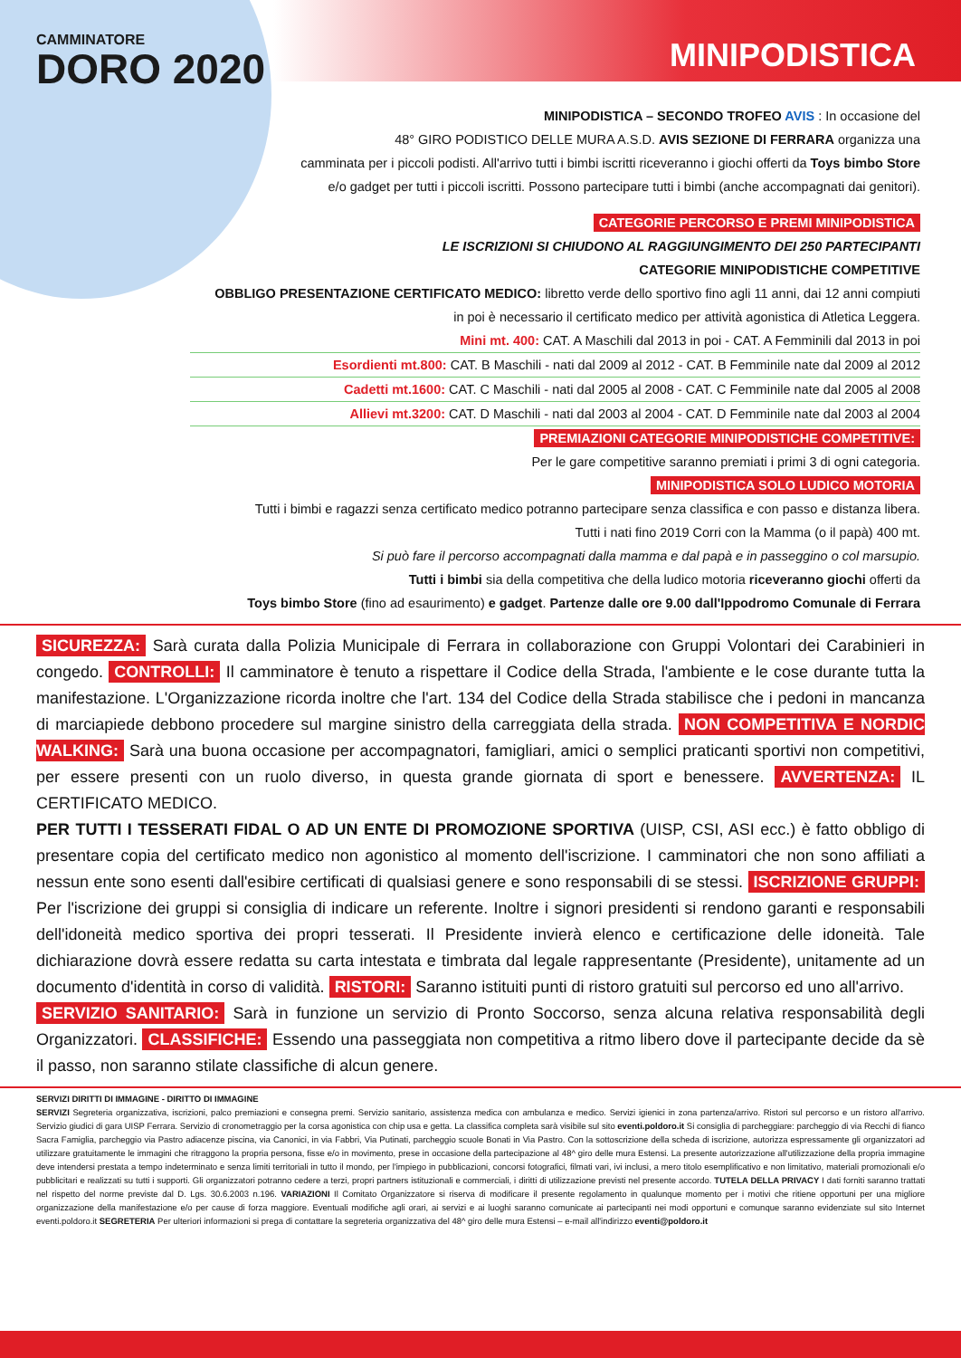CAMMINATORE
DORO 2020
MINIPODISTICA
MINIPODISTICA – SECONDO TROFEO AVIS : In occasione del
48° GIRO PODISTICO DELLE MURA A.S.D. AVIS SEZIONE DI FERRARA organizza una
camminata per i piccoli podisti. All'arrivo tutti i bimbi iscritti riceveranno i giochi offerti da Toys bimbo Store
e/o gadget per tutti i piccoli iscritti. Possono partecipare tutti i bimbi (anche accompagnati dai genitori).
CATEGORIE PERCORSO E PREMI MINIPODISTICA
LE ISCRIZIONI SI CHIUDONO AL RAGGIUNGIMENTO DEI 250 PARTECIPANTI
CATEGORIE MINIPODISTICHE COMPETITIVE
OBBLIGO PRESENTAZIONE CERTIFICATO MEDICO: libretto verde dello sportivo fino agli 11 anni, dai 12 anni compiuti
in poi è necessario il certificato medico per attività agonistica di Atletica Leggera.
Mini mt. 400: CAT. A Maschili dal 2013 in poi - CAT. A Femminili dal 2013 in poi
Esordienti mt.800: CAT. B Maschili - nati dal 2009 al 2012 - CAT. B Femminile nate dal 2009 al 2012
Cadetti mt.1600: CAT. C Maschili - nati dal 2005 al 2008 - CAT. C Femminile nate dal 2005 al 2008
Allievi mt.3200: CAT. D Maschili - nati dal 2003 al 2004 - CAT. D Femminile nate dal 2003 al 2004
PREMIAZIONI CATEGORIE MINIPODISTICHE COMPETITIVE:
Per le gare competitive saranno premiati i primi 3 di ogni categoria.
MINIPODISTICA SOLO LUDICO MOTORIA
Tutti i bimbi e ragazzi senza certificato medico potranno partecipare senza classifica e con passo e distanza libera.
Tutti i nati fino 2019 Corri con la Mamma (o il papà) 400 mt.
Si può fare il percorso accompagnati dalla mamma e dal papà e in passeggino o col marsupio.
Tutti i bimbi sia della competitiva che della ludico motoria riceveranno giochi offerti da
Toys bimbo Store (fino ad esaurimento) e gadget. Partenze dalle ore 9.00 dall'Ippodromo Comunale di Ferrara
SICUREZZA: Sarà curata dalla Polizia Municipale di Ferrara in collaborazione con Gruppi Volontari dei Carabinieri in congedo. CONTROLLI: Il camminatore è tenuto a rispettare il Codice della Strada, l'ambiente e le cose durante tutta la manifestazione. L'Organizzazione ricorda inoltre che l'art. 134 del Codice della Strada stabilisce che i pedoni in mancanza di marciapiede debbono procedere sul margine sinistro della carreggiata della strada. NON COMPETITIVA E NORDIC WALKING: Sarà una buona occasione per accompagnatori, famigliari, amici o semplici praticanti sportivi non competitivi, per essere presenti con un ruolo diverso, in questa grande giornata di sport e benessere. AVVERTENZA: IL CERTIFICATO MEDICO.
PER TUTTI I TESSERATI FIDAL O AD UN ENTE DI PROMOZIONE SPORTIVA (UISP, CSI, ASI ecc.) è fatto obbligo di presentare copia del certificato medico non agonistico al momento dell'iscrizione. I camminatori che non sono affiliati a nessun ente sono esenti dall'esibire certificati di qualsiasi genere e sono responsabili di se stessi. ISCRIZIONE GRUPPI: Per l'iscrizione dei gruppi si consiglia di indicare un referente. Inoltre i signori presidenti si rendono garanti e responsabili dell'idoneità medico sportiva dei propri tesserati. Il Presidente invierà elenco e certificazione delle idoneità. Tale dichiarazione dovrà essere redatta su carta intestata e timbrata dal legale rappresentante (Presidente), unitamente ad un documento d'identità in corso di validità. RISTORI: Saranno istituiti punti di ristoro gratuiti sul percorso ed uno all'arrivo.
SERVIZIO SANITARIO: Sarà in funzione un servizio di Pronto Soccorso, senza alcuna relativa responsabilità degli Organizzatori. CLASSIFICHE: Essendo una passeggiata non competitiva a ritmo libero dove il partecipante decide da sè il passo, non saranno stilate classifiche di alcun genere.
SERVIZI DIRITTI DI IMMAGINE - DIRITTO DI IMMAGINE
SERVIZI Segreteria organizzativa, iscrizioni, palco premiazioni e consegna premi. Servizio sanitario, assistenza medica con ambulanza e medico. Servizi igienici in zona partenza/arrivo. Ristori sul percorso e un ristoro all'arrivo. Servizio giudici di gara UISP Ferrara. Servizio di cronometraggio per la corsa agonistica con chip usa e getta. La classifica completa sarà visibile sul sito eventi.poldoro.it Si consiglia di parcheggiare: parcheggio di via Recchi di fianco Sacra Famiglia, parcheggio via Pastro adiacenze piscina, via Canonici, in via Fabbri, Via Putinati, parcheggio scuole Bonati in Via Pastro. Con la sottoscrizione della scheda di iscrizione, autorizza espressamente gli organizzatori ad utilizzare gratuitamente le immagini che ritraggono la propria persona, fisse e/o in movimento, prese in occasione della partecipazione al 48^ giro delle mura Estensi. La presente autorizzazione all'utilizzazione della propria immagine deve intendersi prestata a tempo indeterminato e senza limiti territoriali in tutto il mondo, per l'impiego in pubblicazioni, concorsi fotografici, filmati vari, ivi inclusi, a mero titolo esemplificativo e non limitativo, materiali promozionali e/o pubblicitari e realizzati su tutti i supporti. Gli organizzatori potranno cedere a terzi, propri partners istituzionali e commerciali, i diritti di utilizzazione previsti nel presente accordo. TUTELA DELLA PRIVACY I dati forniti saranno trattati nel rispetto del norme previste dal D. Lgs. 30.6.2003 n.196. VARIAZIONI Il Comitato Organizzatore si riserva di modificare il presente regolamento in qualunque momento per i motivi che ritiene opportuni per una migliore organizzazione della manifestazione e/o per cause di forza maggiore. Eventuali modifiche agli orari, ai servizi e ai luoghi saranno comunicate ai partecipanti nei modi opportuni e comunque saranno evidenziate sul sito Internet eventi.poldoro.it SEGRETERIA Per ulteriori informazioni si prega di contattare la segreteria organizzativa del 48^ giro delle mura Estensi – e-mail all'indirizzo eventi@poldoro.it